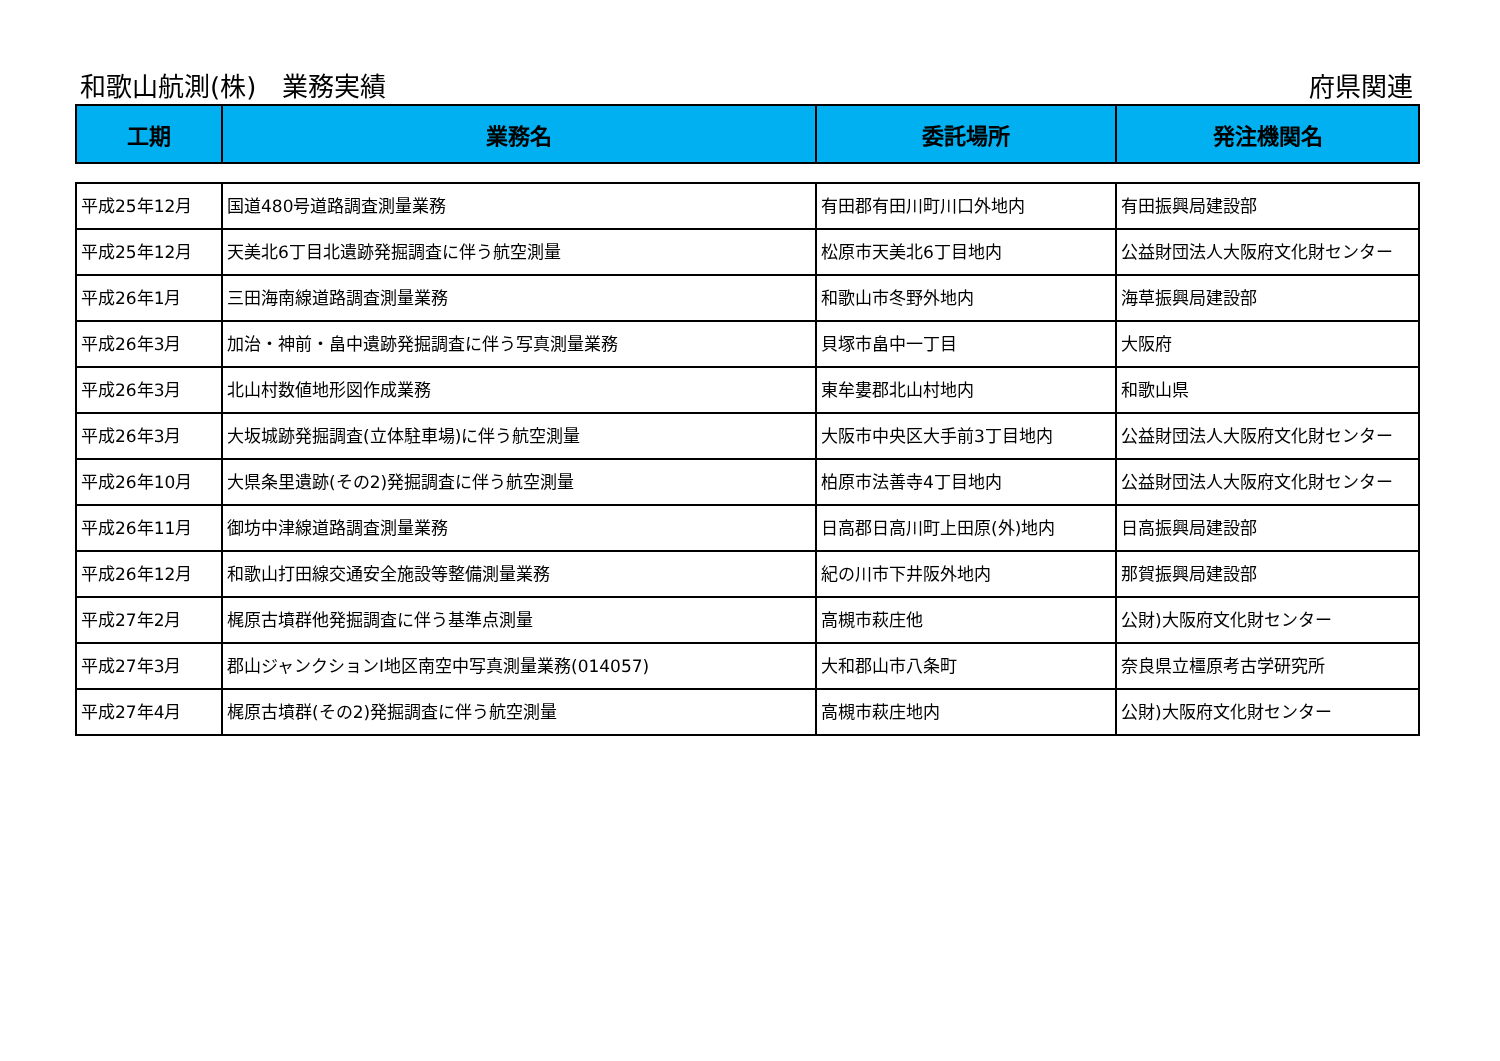和歌山航測(株)　業務実績 府県関連
| 工期 | 業務名 | 委託場所 | 発注機関名 |
| --- | --- | --- | --- |
| 平成25年12月 | 国道480号道路調査測量業務 | 有田郡有田川町川口外地内 | 有田振興局建設部 |
| 平成25年12月 | 天美北6丁目北遺跡発掘調査に伴う航空測量 | 松原市天美北6丁目地内 | 公益財団法人大阪府文化財センター |
| 平成26年1月 | 三田海南線道路調査測量業務 | 和歌山市冬野外地内 | 海草振興局建設部 |
| 平成26年3月 | 加治・神前・畠中遺跡発掘調査に伴う写真測量業務 | 貝塚市畠中一丁目 | 大阪府 |
| 平成26年3月 | 北山村数値地形図作成業務 | 東牟婁郡北山村地内 | 和歌山県 |
| 平成26年3月 | 大坂城跡発掘調査(立体駐車場)に伴う航空測量 | 大阪市中央区大手前3丁目地内 | 公益財団法人大阪府文化財センター |
| 平成26年10月 | 大県条里遺跡(その2)発掘調査に伴う航空測量 | 柏原市法善寺4丁目地内 | 公益財団法人大阪府文化財センター |
| 平成26年11月 | 御坊中津線道路調査測量業務 | 日高郡日高川町上田原(外)地内 | 日高振興局建設部 |
| 平成26年12月 | 和歌山打田線交通安全施設等整備測量業務 | 紀の川市下井阪外地内 | 那賀振興局建設部 |
| 平成27年2月 | 梶原古墳群他発掘調査に伴う基準点測量 | 高槻市萩庄他 | 公財)大阪府文化財センター |
| 平成27年3月 | 郡山ジャンクションI地区南空中写真測量業務(014057) | 大和郡山市八条町 | 奈良県立橿原考古学研究所 |
| 平成27年4月 | 梶原古墳群(その2)発掘調査に伴う航空測量 | 高槻市萩庄地内 | 公財)大阪府文化財センター |